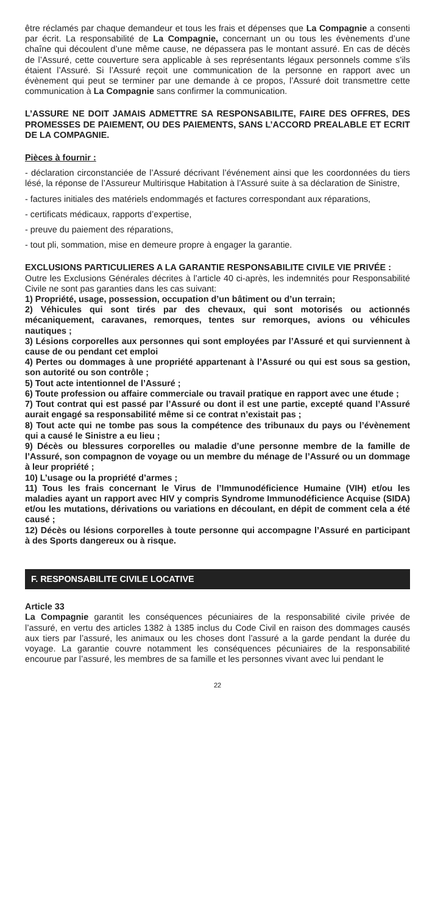être réclamés par chaque demandeur et tous les frais et dépenses que La Compagnie a consenti par écrit. La responsabilité de La Compagnie, concernant un ou tous les évènements d’une chaîne qui découlent d’une même cause, ne dépassera pas le montant assuré. En cas de décès de l’Assuré, cette couverture sera applicable à ses représentants légaux personnels comme s’ils étaient l’Assuré. Si l’Assuré reçoit une communication de la personne en rapport avec un évènement qui peut se terminer par une demande à ce propos, l’Assuré doit transmettre cette communication à La Compagnie sans confirmer la communication.
L’ASSURE NE DOIT JAMAIS ADMETTRE SA RESPONSABILITE, FAIRE DES OFFRES, DES PROMESSES DE PAIEMENT, OU DES PAIEMENTS, SANS L’ACCORD PREALABLE ET ECRIT DE LA COMPAGNIE.
Pièces à fournir :
- déclaration circonstanciée de l’Assuré décrivant l’événement ainsi que les coordonnées du tiers lésé, la réponse de l’Assureur Multirisque Habitation à l’Assuré suite à sa déclaration de Sinistre,
- factures initiales des matériels endommagés et factures correspondant aux réparations,
- certificats médicaux, rapports d’expertise,
- preuve du paiement des réparations,
- tout pli, sommation, mise en demeure propre à engager la garantie.
EXCLUSIONS PARTICULIERES A LA GARANTIE RESPONSABILITE CIVILE VIE PRIVÉE :
Outre les Exclusions Générales décrites à l’article 40 ci-après, les indemnités pour Responsabilité Civile ne sont pas garanties dans les cas suivant:
1) Propriété, usage, possession, occupation d’un bâtiment ou d’un terrain;
2) Véhicules qui sont tirés par des chevaux, qui sont motorisés ou actionnés mécaniquement, caravanes, remorques, tentes sur remorques, avions ou véhicules nautiques ;
3) Lésions corporelles aux personnes qui sont employées par l’Assuré et qui surviennent à cause de ou pendant cet emploi
4) Pertes ou dommages à une propriété appartenant à l’Assuré ou qui est sous sa gestion, son autorité ou son contrôle ;
5) Tout acte intentionnel de l’Assuré ;
6) Toute profession ou affaire commerciale ou travail pratique en rapport avec une étude ;
7) Tout contrat qui est passé par l’Assuré ou dont il est une partie, excepté quand l’Assuré aurait engagé sa responsabilité même si ce contrat n’existait pas ;
8) Tout acte qui ne tombe pas sous la compétence des tribunaux du pays ou l’évènement qui a causé le Sinistre a eu lieu ;
9) Décès ou blessures corporelles ou maladie d’une personne membre de la famille de l’Assuré, son compagnon de voyage ou un membre du ménage de l’Assuré ou un dommage à leur propriété ;
10) L’usage ou la propriété d’armes ;
11) Tous les frais concernant le Virus de l’Immunodéficience Humaine (VIH) et/ou les maladies ayant un rapport avec HIV y compris Syndrome Immunodéficience Acquise (SIDA) et/ou les mutations, dérivations ou variations en découlant, en dépit de comment cela a été causé ;
12) Décès ou lésions corporelles à toute personne qui accompagne l’Assuré en participant à des Sports dangereux ou à risque.
F. RESPONSABILITE CIVILE LOCATIVE
Article 33
La Compagnie garantit les conséquences pécuniaires de la responsabilité civile privée de l’assuré, en vertu des articles 1382 à 1385 inclus du Code Civil en raison des dommages causés aux tiers par l’assuré, les animaux ou les choses dont l’assuré a la garde pendant la durée du voyage. La garantie couvre notamment les conséquences pécuniaires de la responsabilité encourue par l’assuré, les membres de sa famille et les personnes vivant avec lui pendant le
22